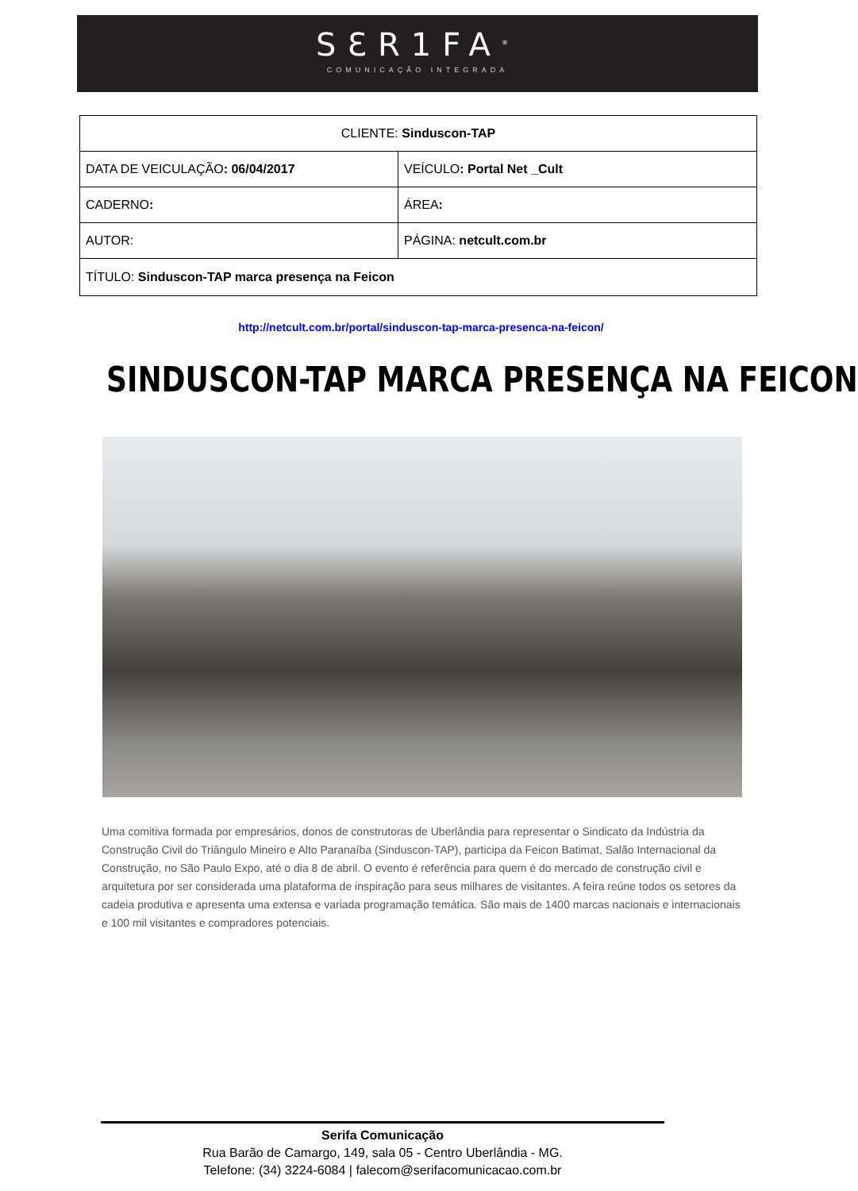SƐR1FA<sup>®</sup>
COMUNICAÇÃO INTEGRADA
| CLIENTE: Sinduscon-TAP | |
| DATA DE VEICULAÇÃO : 06/04/2017 | VEÍCULO : Portal Net _Cult |
| CADERNO : | ÁREA : |
| AUTOR: | PÁGINA: netcult.com.br |
| TÍTULO: Sinduscon-TAP marca presença na Feicon | |
http://netcult.com.br/portal/sinduscon-tap-marca-presenca-na-feicon/
SINDUSCON-TAP MARCA PRESENÇA NA FEICON
Uma comitiva formada por empresários, donos de construtoras de Uberlândia para representar o Sindicato da Indústria da Construção Civil do Triângulo Mineiro e Alto Paranaíba (Sinduscon-TAP), participa da Feicon Batimat, Salão Internacional da Construção, no São Paulo Expo, até o dia 8 de abril. O evento é referência para quem é do mercado de construção civil e arquitetura por ser considerada uma plataforma de inspiração para seus milhares de visitantes. A feira reúne todos os setores da cadeia produtiva e apresenta uma extensa e variada programação temática. São mais de 1400 marcas nacionais e internacionais e 100 mil visitantes e compradores potenciais.
Serifa Comunicação
Rua Barão de Camargo, 149, sala 05 - Centro Uberlândia - MG.
Telefone: (34) 3224-6084 | falecom@serifacomunicacao.com.br